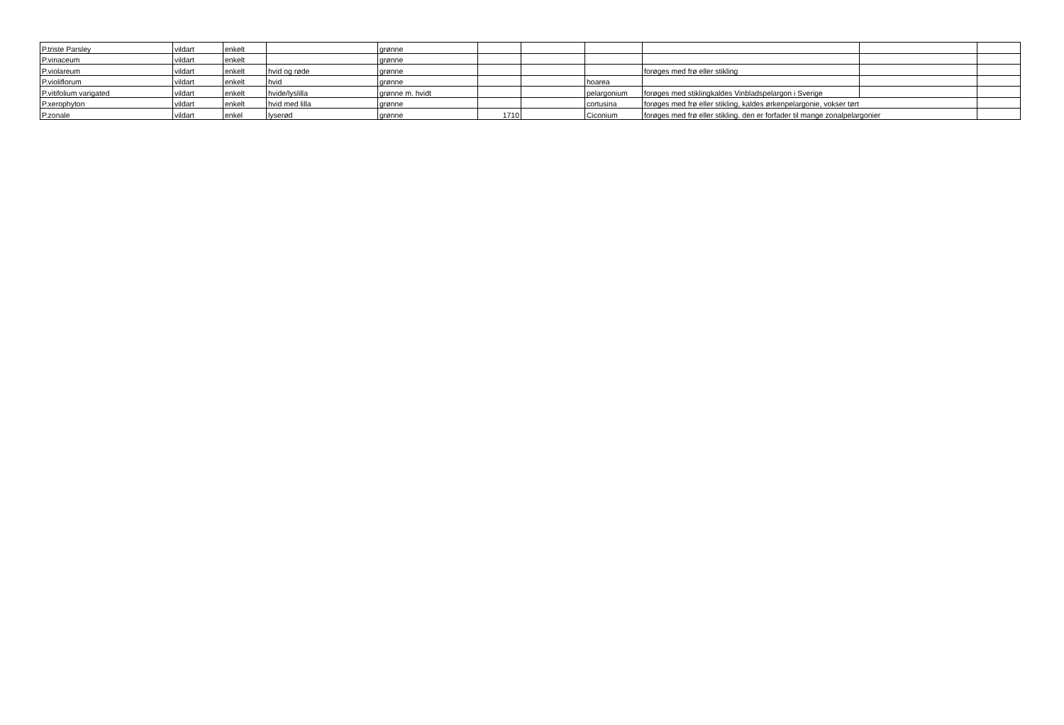| P.triste Parsley | vildart | enkelt | | grønne | | | | | | |
| P.vinaceum | vildart | enkelt | | grønne | | | | | | |
| P.violareum | vildart | enkelt | hvid og røde | grønne | | | | forøges med frø eller stikling | | |
| P.violiflorum | vildart | enkelt | hvid | grønne | | | hoarea | | | |
| P.vitifolium varigated | vildart | enkelt | hvide/lyslilla | grønne m. hvidt | | | pelargonium | forøges med stiklingkaldes Vinbladspelargon i Sverige | | |
| P.xerophyton | vildart | enkelt | hvid med lilla | grønne | | | cortusina | forøges med frø eller stikling, kaldes ørkenpelargonie, vokser tørt | | |
| P.zonale | vildart | enkel | lyserød | grønne | 1710 | | Ciconium | forøges med frø eller stikling. den er forfader til mange zonalpelargonier | | |